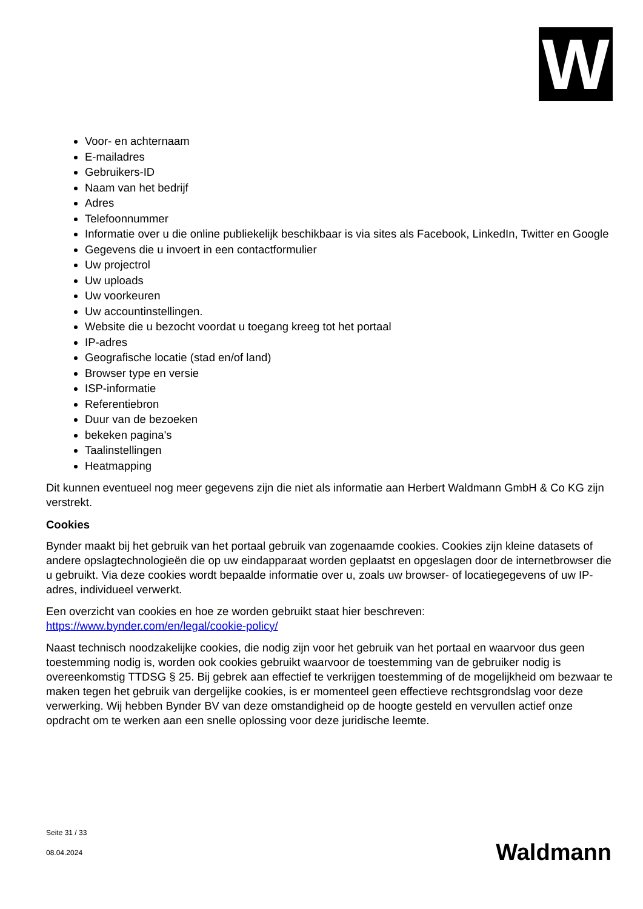W
Voor- en achternaam
E-mailadres
Gebruikers-ID
Naam van het bedrijf
Adres
Telefoonnummer
Informatie over u die online publiekelijk beschikbaar is via sites als Facebook, LinkedIn, Twitter en Google
Gegevens die u invoert in een contactformulier
Uw projectrol
Uw uploads
Uw voorkeuren
Uw accountinstellingen.
Website die u bezocht voordat u toegang kreeg tot het portaal
IP-adres
Geografische locatie (stad en/of land)
Browser type en versie
ISP-informatie
Referentiebron
Duur van de bezoeken
bekeken pagina's
Taalinstellingen
Heatmapping
Dit kunnen eventueel nog meer gegevens zijn die niet als informatie aan Herbert Waldmann GmbH & Co KG zijn verstrekt.
Cookies
Bynder maakt bij het gebruik van het portaal gebruik van zogenaamde cookies. Cookies zijn kleine datasets of andere opslagtechnologieën die op uw eindapparaat worden geplaatst en opgeslagen door de internetbrowser die u gebruikt. Via deze cookies wordt bepaalde informatie over u, zoals uw browser- of locatiegegevens of uw IP-adres, individueel verwerkt.
Een overzicht van cookies en hoe ze worden gebruikt staat hier beschreven: https://www.bynder.com/en/legal/cookie-policy/
Naast technisch noodzakelijke cookies, die nodig zijn voor het gebruik van het portaal en waarvoor dus geen toestemming nodig is, worden ook cookies gebruikt waarvoor de toestemming van de gebruiker nodig is overeenkomstig TTDSG § 25. Bij gebrek aan effectief te verkrijgen toestemming of de mogelijkheid om bezwaar te maken tegen het gebruik van dergelijke cookies, is er momenteel geen effectieve rechtsgrondslag voor deze verwerking. Wij hebben Bynder BV van deze omstandigheid op de hoogte gesteld en vervullen actief onze opdracht om te werken aan een snelle oplossing voor deze juridische leemte.
Seite 31 / 33
08.04.2024
Waldmann